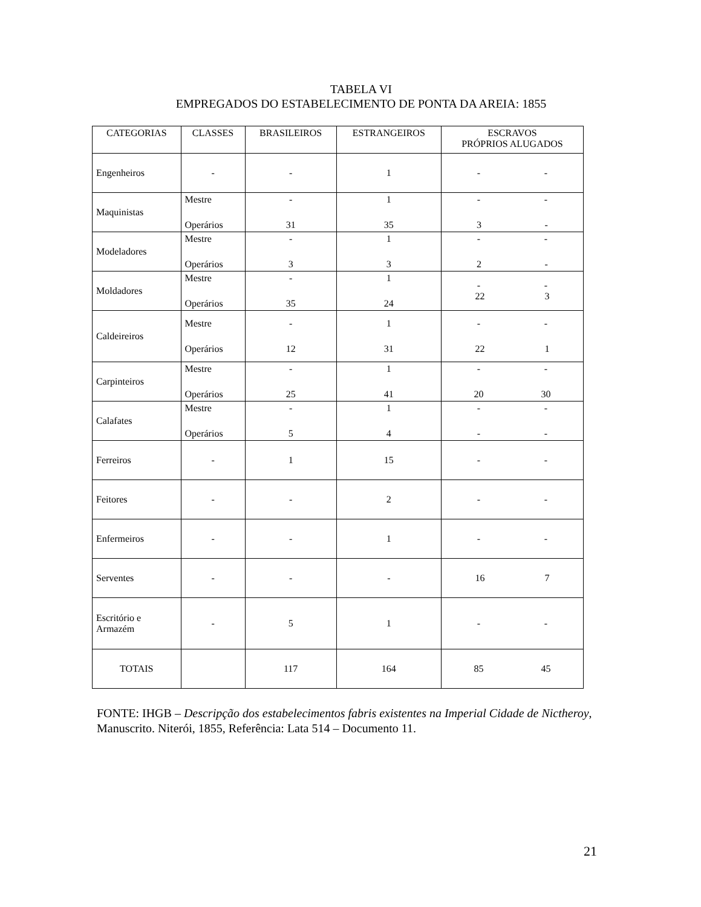TABELA VI
EMPREGADOS DO ESTABELECIMENTO DE PONTA DA AREIA: 1855
| CATEGORIAS | CLASSES | BRASILEIROS | ESTRANGEIROS | ESCRAVOS PRÓPRIOS ALUGADOS |
| --- | --- | --- | --- | --- |
| Engenheiros | - | - | 1 | - - |
| Maquinistas | Mestre Operários | - 31 | 1 35 | - - 3 - |
| Modeladores | Mestre Operários | - 3 | 1 3 | - - 2 - |
| Moldadores | Mestre Operários | - 35 | 1 24 | - - 22 3 |
| Caldeireiros | Mestre Operários | - 12 | 1 31 | - - 22 1 |
| Carpinteiros | Mestre Operários | - 25 | 1 41 | - - 20 30 |
| Calafates | Mestre Operários | - 5 | 1 4 | - - - - |
| Ferreiros | - | 1 | 15 | - - |
| Feitores | - | - | 2 | - - |
| Enfermeiros | - | - | 1 | - - |
| Serventes | - | - | - | 16 7 |
| Escritório e Armazém | - | 5 | 1 | - - |
| TOTAIS | | 117 | 164 | 85 45 |
FONTE: IHGB – Descripção dos estabelecimentos fabris existentes na Imperial Cidade de Nictheroy, Manuscrito. Niterói, 1855, Referência: Lata 514 – Documento 11.
21